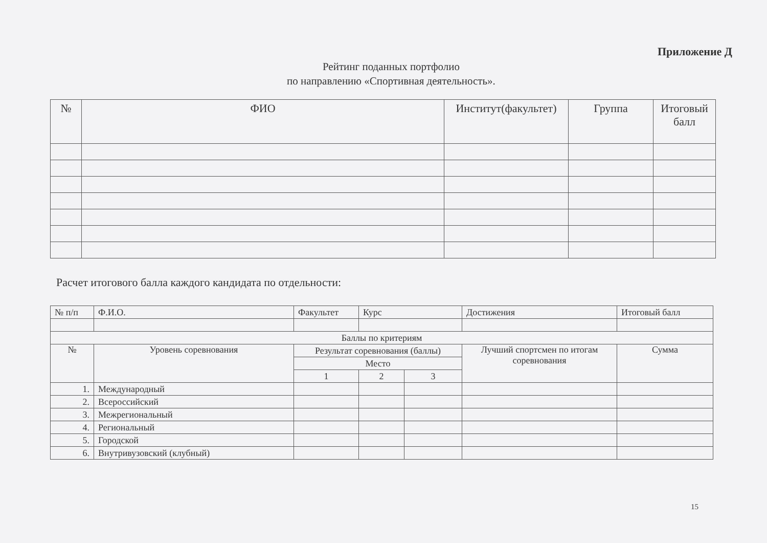Приложение Д
Рейтинг поданных портфолио
по направлению «Спортивная деятельность».
| № | ФИО | Институт(факультет) | Группа | Итоговый балл |
| --- | --- | --- | --- | --- |
Расчет итогового балла каждого кандидата по отдельности:
| № п/п | Ф.И.О. | Факультет | Курс | | Достижения | Итоговый балл |
| Баллы по критериям | | | | | | |
| № | Уровень соревнования | Результат соревнования (баллы) | | | Лучший спортсмен по итогам соревнования | Сумма |
| | | Место | | | | |
| | | 1 | 2 | 3 | | |
| 1. | Международный | | | | | |
| 2. | Всероссийский | | | | | |
| 3. | Межрегиональный | | | | | |
| 4. | Региональный | | | | | |
| 5. | Городской | | | | | |
| 6. | Внутривузовский (клубный) | | | | | |
15